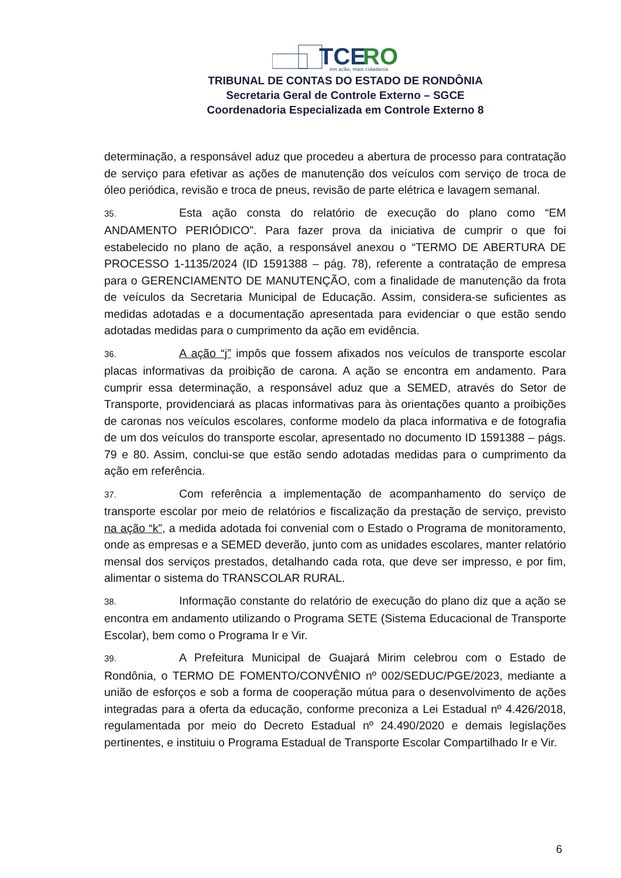TCE
RO
em ação, mais cidadania
TRIBUNAL DE CONTAS DO ESTADO DE RONDÔNIA
Secretaria Geral de Controle Externo – SGCE
Coordenadoria Especializada em Controle Externo 8
determinação, a responsável aduz que procedeu a abertura de processo para contratação de serviço para efetivar as ações de manutenção dos veículos com serviço de troca de óleo periódica, revisão e troca de pneus, revisão de parte elétrica e lavagem semanal.
35. Esta ação consta do relatório de execução do plano como “EM ANDAMENTO PERIÓDICO”. Para fazer prova da iniciativa de cumprir o que foi estabelecido no plano de ação, a responsável anexou o “TERMO DE ABERTURA DE PROCESSO 1-1135/2024 (ID 1591388 – pág. 78), referente a contratação de empresa para o GERENCIAMENTO DE MANUTENÇÃO, com a finalidade de manutenção da frota de veículos da Secretaria Municipal de Educação. Assim, considera-se suficientes as medidas adotadas e a documentação apresentada para evidenciar o que estão sendo adotadas medidas para o cumprimento da ação em evidência.
36. A ação “j” impôs que fossem afixados nos veículos de transporte escolar placas informativas da proibição de carona. A ação se encontra em andamento. Para cumprir essa determinação, a responsável aduz que a SEMED, através do Setor de Transporte, providenciará as placas informativas para às orientações quanto a proibições de caronas nos veículos escolares, conforme modelo da placa informativa e de fotografia de um dos veículos do transporte escolar, apresentado no documento ID 1591388 – págs. 79 e 80. Assim, conclui-se que estão sendo adotadas medidas para o cumprimento da ação em referência.
37. Com referência a implementação de acompanhamento do serviço de transporte escolar por meio de relatórios e fiscalização da prestação de serviço, previsto na ação “k”, a medida adotada foi convenial com o Estado o Programa de monitoramento, onde as empresas e a SEMED deverão, junto com as unidades escolares, manter relatório mensal dos serviços prestados, detalhando cada rota, que deve ser impresso, e por fim, alimentar o sistema do TRANSCOLAR RURAL.
38. Informação constante do relatório de execução do plano diz que a ação se encontra em andamento utilizando o Programa SETE (Sistema Educacional de Transporte Escolar), bem como o Programa Ir e Vir.
39. A Prefeitura Municipal de Guajará Mirim celebrou com o Estado de Rondônia, o TERMO DE FOMENTO/CONVÊNIO nº 002/SEDUC/PGE/2023, mediante a união de esforços e sob a forma de cooperação mútua para o desenvolvimento de ações integradas para a oferta da educação, conforme preconiza a Lei Estadual nº 4.426/2018, regulamentada por meio do Decreto Estadual nº 24.490/2020 e demais legislações pertinentes, e instituiu o Programa Estadual de Transporte Escolar Compartilhado Ir e Vir.
6